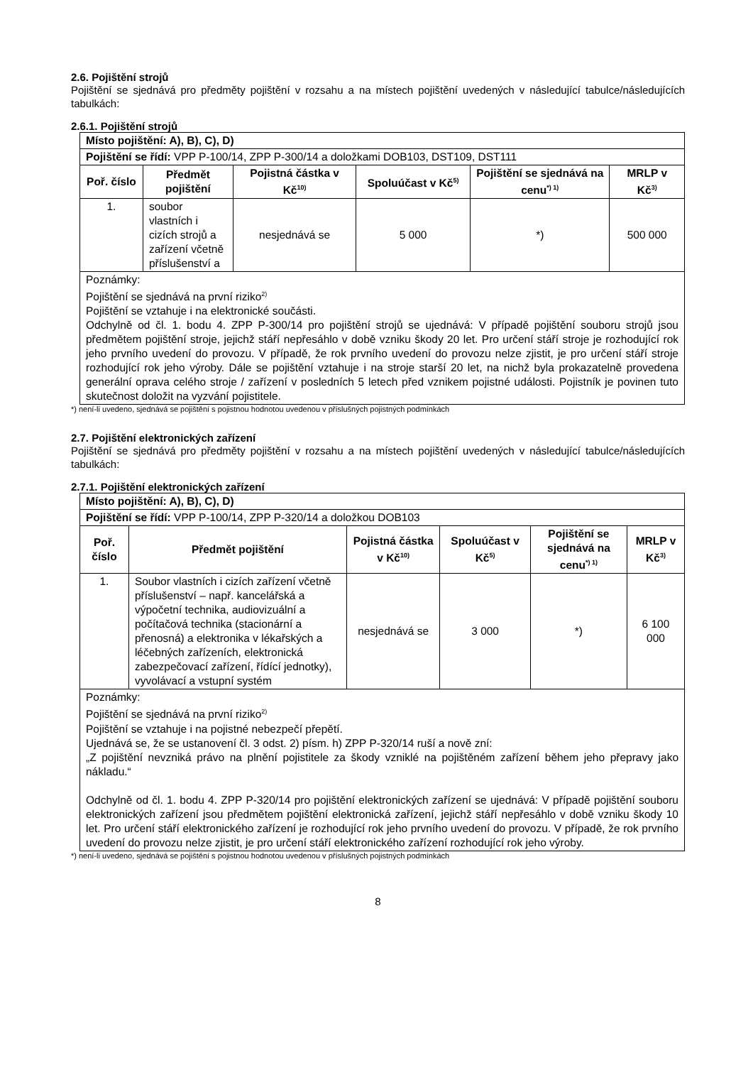2.6. Pojištění strojů
Pojištění se sjednává pro předměty pojištění v rozsahu a na místech pojištění uvedených v následující tabulce/následujících tabulkách:
2.6.1. Pojištění strojů
| Místo pojištění: A), B), C), D) | | | | | |
| Pojištění se řídí: VPP P-100/14, ZPP P-300/14 a doložkami DOB103, DST109, DST111 | | | | | |
| Poř. číslo | Předmět pojištění | Pojistná částka v Kč<sup>10)</sup> | Spoluúčast v Kč<sup>5)</sup> | Pojištění se sjednává na cenu<sup>*) 1)</sup> | MRLP v Kč<sup>3)</sup> |
| 1. | soubor vlastních i cizích strojů a zařízení včetně příslušenství a | nesjednává se | 5 000 | *) | 500 000 |
| Poznámky: Pojištění se sjednává na první riziko<sup>2)</sup> Pojištění se vztahuje i na elektronické součásti. Odchylně od čl. 1. bodu 4. ZPP P-300/14 pro pojištění strojů se ujednává: V případě pojištění souboru strojů jsou předmětem pojištění stroje, jejichž stáří nepřesáhlo v době vzniku škody 20 let. Pro určení stáří stroje je rozhodující rok jeho prvního uvedení do provozu. V případě, že rok prvního uvedení do provozu nelze zjistit, je pro určení stáří stroje rozhodující rok jeho výroby. Dále se pojištění vztahuje i na stroje starší 20 let, na nichž byla prokazatelně provedena generální oprava celého stroje / zařízení v posledních 5 letech před vznikem pojistné události. Pojistník je povinen tuto skutečnost doložit na vyzvání pojistitele. | | | | | |
*) není-li uvedeno, sjednává se pojištění s pojistnou hodnotou uvedenou v příslušných pojistných podmínkách
2.7. Pojištění elektronických zařízení
Pojištění se sjednává pro předměty pojištění v rozsahu a na místech pojištění uvedených v následující tabulce/následujících tabulkách:
2.7.1. Pojištění elektronických zařízení
| Místo pojištění: A), B), C), D) | | | | | |
| Pojištění se řídí: VPP P-100/14, ZPP P-320/14 a doložkou DOB103 | | | | | |
| Poř. číslo | Předmět pojištění | Pojistná částka v Kč<sup>10)</sup> | Spoluúčast v Kč<sup>5)</sup> | Pojištění se sjednává na cenu<sup>*) 1)</sup> | MRLP v Kč<sup>3)</sup> |
| 1. | Soubor vlastních i cizích zařízení včetně příslušenství – např. kancelářská a výpočetní technika, audiovizuální a počítačová technika (stacionární a přenosná) a elektronika v lékařských a léčebných zařízeních, elektronická zabezpečovací zařízení, řídící jednotky), vyvolávací a vstupní systém | nesjednává se | 3 000 | *) | 6 100 000 |
| Poznámky: Pojištění se sjednává na první riziko<sup>2)</sup> Pojištění se vztahuje i na pojistné nebezpečí přepětí. Ujednává se, že se ustanovení čl. 3 odst. 2) písm. h) ZPP P-320/14 ruší a nově zní: „Z pojištění nevzniká právo na plnění pojistitele za škody vzniklé na pojištěném zařízení během jeho přepravy jako nákladu.“ Odchylně od čl. 1. bodu 4. ZPP P-320/14 pro pojištění elektronických zařízení se ujednává: V případě pojištění souboru elektronických zařízení jsou předmětem pojištění elektronická zařízení, jejichž stáří nepřesáhlo v době vzniku škody 10 let. Pro určení stáří elektronického zařízení je rozhodující rok jeho prvního uvedení do provozu. V případě, že rok prvního uvedení do provozu nelze zjistit, je pro určení stáří elektronického zařízení rozhodující rok jeho výroby. | | | | | |
*) není-li uvedeno, sjednává se pojištění s pojistnou hodnotou uvedenou v příslušných pojistných podmínkách
8